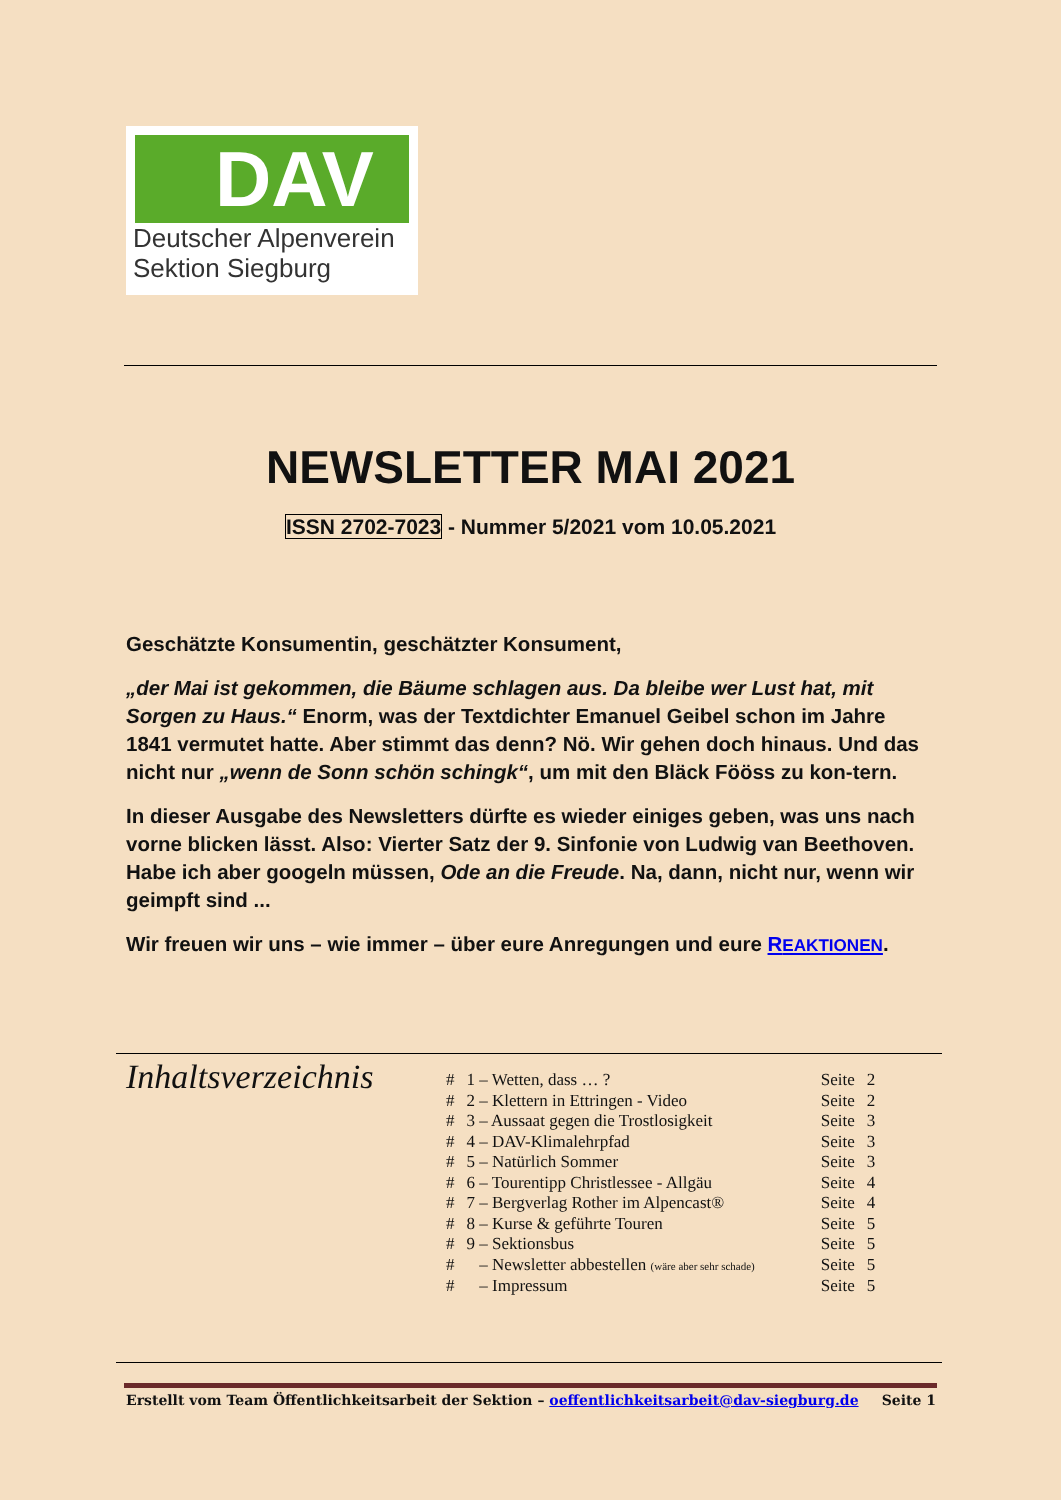DAV
Deutscher Alpenverein
Sektion Siegburg
NEWSLETTER MAI 2021
ISSN 2702-7023 - Nummer 5/2021 vom 10.05.2021
Geschätzte Konsumentin, geschätzter Konsument,
„der Mai ist gekommen, die Bäume schlagen aus. Da bleibe wer Lust hat, mit Sorgen zu Haus.“ Enorm, was der Textdichter Emanuel Geibel schon im Jahre 1841 vermutet hatte. Aber stimmt das denn? Nö. Wir gehen doch hinaus. Und das nicht nur „wenn de Sonn schön schingk“, um mit den Bläck Fööss zu kon-tern.
In dieser Ausgabe des Newsletters dürfte es wieder einiges geben, was uns nach vorne blicken lässt. Also: Vierter Satz der 9. Sinfonie von Ludwig van Beethoven. Habe ich aber googeln müssen, Ode an die Freude. Na, dann, nicht nur, wenn wir geimpft sind ...
Wir freuen wir uns – wie immer – über eure Anregungen und eure REAKTIONEN.
Inhaltsverzeichnis
| # | 1 – Wetten, dass … ? | Seite | 2 |
| # | 2 – Klettern in Ettringen - Video | Seite | 2 |
| # | 3 – Aussaat gegen die Trostlosigkeit | Seite | 3 |
| # | 4 – DAV-Klimalehrpfad | Seite | 3 |
| # | 5 – Natürlich Sommer | Seite | 3 |
| # | 6 – Tourentipp Christlessee - Allgäu | Seite | 4 |
| # | 7 – Bergverlag Rother im Alpencast® | Seite | 4 |
| # | 8 – Kurse & geführte Touren | Seite | 5 |
| # | 9 – Sektionsbus | Seite | 5 |
| # | – Newsletter abbestellen (wäre aber sehr schade) | Seite | 5 |
| # | – Impressum | Seite | 5 |
Erstellt vom Team Öffentlichkeitsarbeit der Sektion – oeffentlichkeitsarbeit@dav-siegburg.de Seite 1